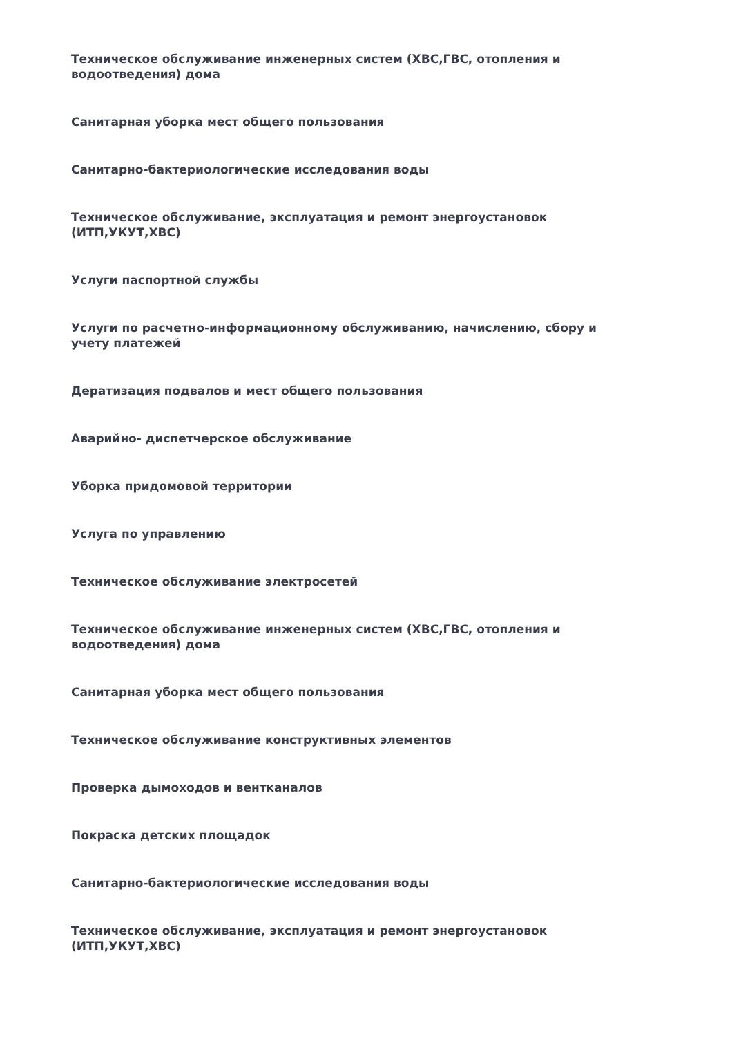Техническое обслуживание инженерных систем (ХВС,ГВС, отопления и водоотведения) дома
Санитарная уборка мест общего пользования
Санитарно-бактериологические исследования воды
Техническое обслуживание, эксплуатация и ремонт энергоустановок (ИТП,УКУТ,ХВС)
Услуги паспортной службы
Услуги по расчетно-информационному обслуживанию, начислению, сбору и учету платежей
Дератизация подвалов и мест общего пользования
Аварийно- диспетчерское обслуживание
Уборка придомовой территории
Услуга по управлению
Техническое обслуживание электросетей
Техническое обслуживание инженерных систем (ХВС,ГВС, отопления и водоотведения) дома
Санитарная уборка мест общего пользования
Техническое обслуживание конструктивных элементов
Проверка дымоходов и вентканалов
Покраска детских площадок
Санитарно-бактериологические исследования воды
Техническое обслуживание, эксплуатация и ремонт энергоустановок (ИТП,УКУТ,ХВС)